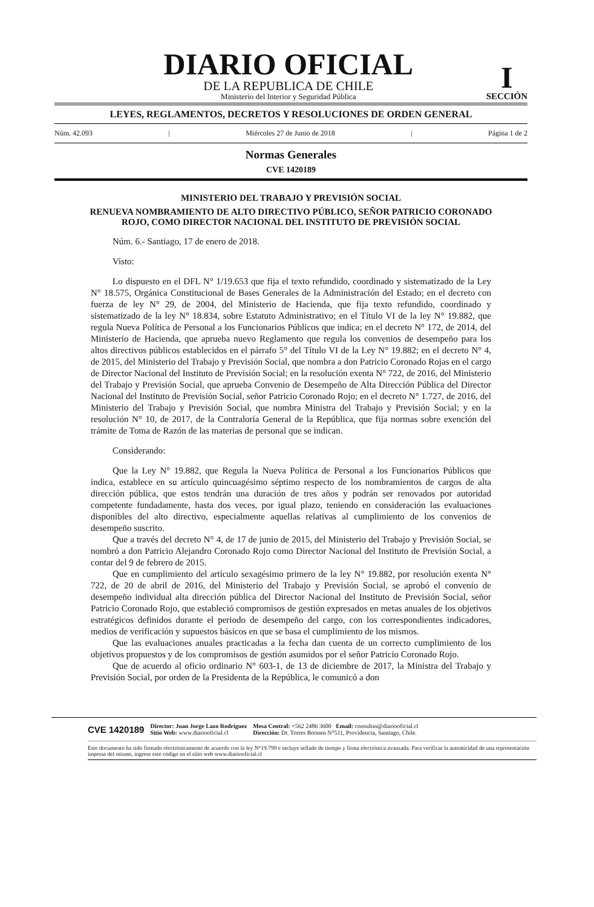DIARIO OFICIAL
DE LA REPUBLICA DE CHILE
Ministerio del Interior y Seguridad Pública
I
SECCIÓN
LEYES, REGLAMENTOS, DECRETOS Y RESOLUCIONES DE ORDEN GENERAL
Núm. 42.093 | Miércoles 27 de Junio de 2018 | Página 1 de 2
Normas Generales
CVE 1420189
MINISTERIO DEL TRABAJO Y PREVISIÓN SOCIAL
RENUEVA NOMBRAMIENTO DE ALTO DIRECTIVO PÚBLICO, SEÑOR PATRICIO CORONADO ROJO, COMO DIRECTOR NACIONAL DEL INSTITUTO DE PREVISIÓN SOCIAL
Núm. 6.- Santiago, 17 de enero de 2018.
Visto:
Lo dispuesto en el DFL N° 1/19.653 que fija el texto refundido, coordinado y sistematizado de la Ley N° 18.575, Orgánica Constitucional de Bases Generales de la Administración del Estado; en el decreto con fuerza de ley N° 29, de 2004, del Ministerio de Hacienda, que fija texto refundido, coordinado y sistematizado de la ley N° 18.834, sobre Estatuto Administrativo; en el Título VI de la ley N° 19.882, que regula Nueva Política de Personal a los Funcionarios Públicos que indica; en el decreto N° 172, de 2014, del Ministerio de Hacienda, que aprueba nuevo Reglamento que regula los convenios de desempeño para los altos directivos públicos establecidos en el párrafo 5° del Título VI de la Ley N° 19.882; en el decreto N° 4, de 2015, del Ministerio del Trabajo y Previsión Social, que nombra a don Patricio Coronado Rojas en el cargo de Director Nacional del Instituto de Previsión Social; en la resolución exenta N° 722, de 2016, del Ministerio del Trabajo y Previsión Social, que aprueba Convenio de Desempeño de Alta Dirección Pública del Director Nacional del Instituto de Previsión Social, señor Patricio Coronado Rojo; en el decreto N° 1.727, de 2016, del Ministerio del Trabajo y Previsión Social, que nombra Ministra del Trabajo y Previsión Social; y en la resolución N° 10, de 2017, de la Contraloría General de la República, que fija normas sobre exención del trámite de Toma de Razón de las materias de personal que se indican.
Considerando:
Que la Ley N° 19.882, que Regula la Nueva Política de Personal a los Funcionarios Públicos que indica, establece en su artículo quincuagésimo séptimo respecto de los nombramientos de cargos de alta dirección pública, que estos tendrán una duración de tres años y podrán ser renovados por autoridad competente fundadamente, hasta dos veces, por igual plazo, teniendo en consideración las evaluaciones disponibles del alto directivo, especialmente aquellas relativas al cumplimiento de los convenios de desempeño suscrito.
Que a través del decreto N° 4, de 17 de junio de 2015, del Ministerio del Trabajo y Previsión Social, se nombró a don Patricio Alejandro Coronado Rojo como Director Nacional del Instituto de Previsión Social, a contar del 9 de febrero de 2015.
Que en cumplimiento del artículo sexagésimo primero de la ley N° 19.882, por resolución exenta N° 722, de 20 de abril de 2016, del Ministerio del Trabajo y Previsión Social, se aprobó el convenio de desempeño individual alta dirección pública del Director Nacional del Instituto de Previsión Social, señor Patricio Coronado Rojo, que estableció compromisos de gestión expresados en metas anuales de los objetivos estratégicos definidos durante el periodo de desempeño del cargo, con los correspondientes indicadores, medios de verificación y supuestos básicos en que se basa el cumplimiento de los mismos.
Que las evaluaciones anuales practicadas a la fecha dan cuenta de un correcto cumplimiento de los objetivos propuestos y de los compromisos de gestión asumidos por el señor Patricio Coronado Rojo.
Que de acuerdo al oficio ordinario N° 603-1, de 13 de diciembre de 2017, la Ministra del Trabajo y Previsión Social, por orden de la Presidenta de la República, le comunicó a don
CVE 1420189 Director: Juan Jorge Lazo Rodríguez
Sitio Web: www.diariooficial.cl Mesa Central: +562 2486 3600 Email: consultas@diariooficial.cl
Dirección: Dr. Torres Boonen N°511, Providencia, Santiago, Chile.
Este documento ha sido firmado electrónicamente de acuerdo con la ley N°19.799 e incluye sellado de tiempo y firma electrónica avanzada. Para verificar la autenticidad de una representación impresa del mismo, ingrese este código en el sitio web www.diariooficial.cl